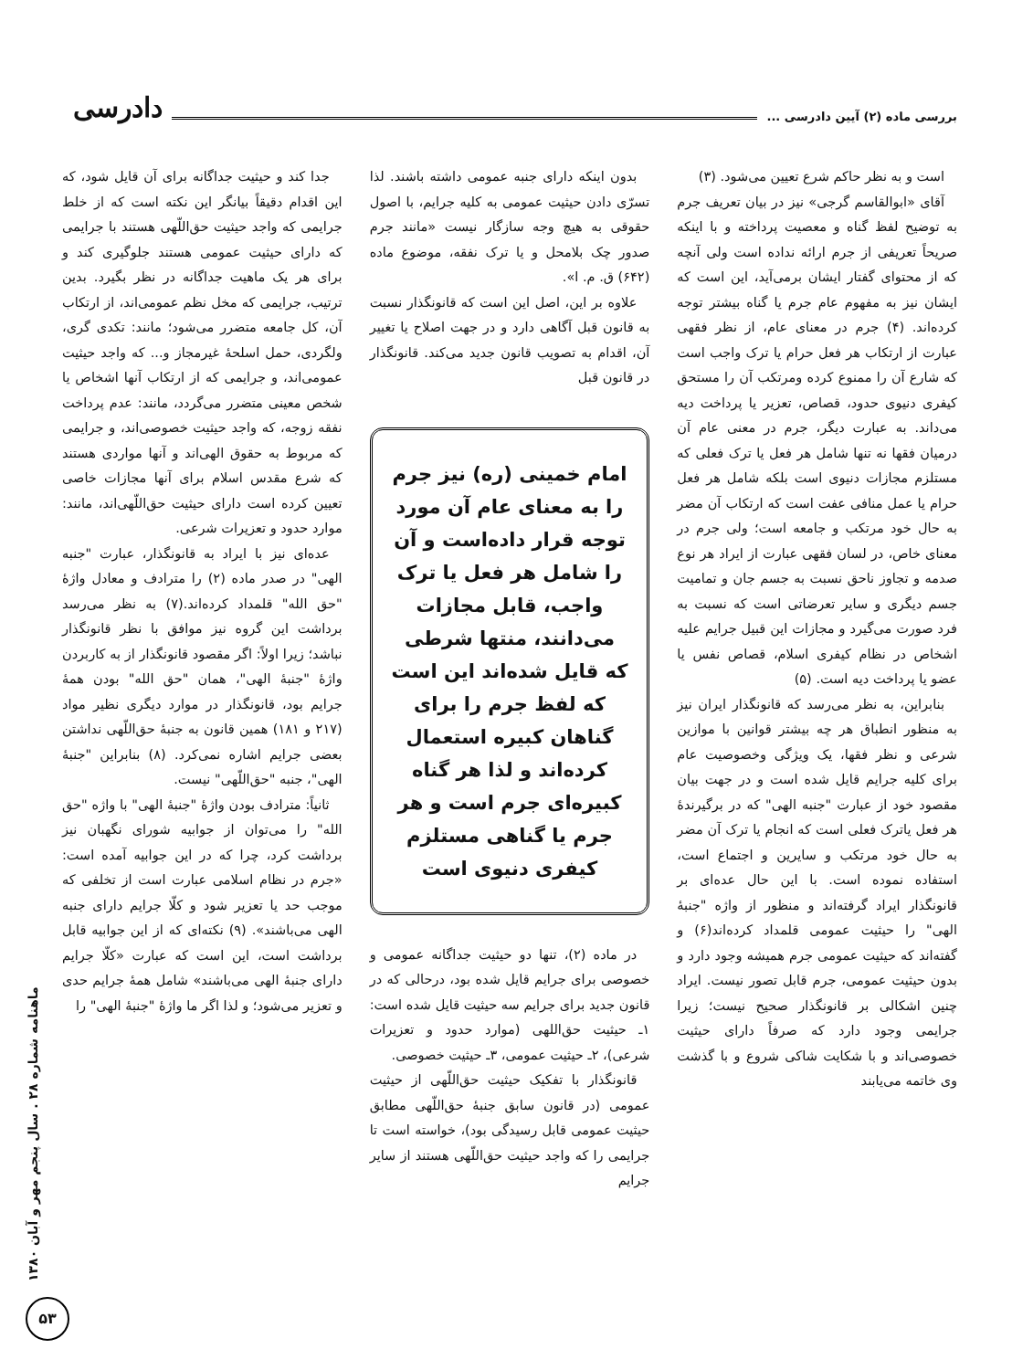بررسی ماده (۲) آیین دادرسی ... دادرسی
است و به نظر حاکم شرع تعیین می‌شود. (۳)
آقای «ابوالقاسم گرجی» نیز در بیان تعریف جرم به توضیح لفظ گناه و معصیت پرداخته و با اینکه صریحاً تعریفی از جرم ارائه نداده است ولی آنچه که از محتوای گفتار ایشان برمی‌آید، این است که ایشان نیز به مفهوم عام جرم یا گناه بیشتر توجه کرده‌اند. (۴) جرم در معنای عام، از نظر فقهی عبارت از ارتکاب هر فعل حرام یا ترک واجب است که شارع آن را ممنوع کرده ومرتکب آن را مستحق کیفری دنیوی حدود، قصاص، تعزیر یا پرداخت دیه می‌داند. به عبارت دیگر، جرم در معنی عام آن درمیان فقها نه تنها شامل هر فعل یا ترک فعلی که مستلزم مجازات دنیوی است بلکه شامل هر فعل حرام یا عمل منافی عفت است که ارتکاب آن مضر به حال خود مرتکب و جامعه است؛ ولی جرم در معنای خاص، در لسان فقهی عبارت از ایراد هر نوع صدمه و تجاوز ناحق نسبت به جسم جان و تمامیت جسم دیگری و سایر تعرضاتی است که نسبت به فرد صورت می‌گیرد و مجازات این قبیل جرایم علیه اشخاص در نظام کیفری اسلام، قصاص نفس یا عضو یا پرداخت دیه است. (۵)
بنابراین، به نظر می‌رسد که قانونگذار ایران نیز به منظور انطباق هر چه بیشتر قوانین با موازین شرعی و نظر فقها، یک ویژگی وخصوصیت عام برای کلیه جرایم قایل شده است و در جهت بیان مقصود خود از عبارت "جنبه الهی" که در برگیرندهٔ هر فعل یاترک فعلی است که انجام یا ترک آن مضر به حال خود مرتکب و سایرین و اجتماع است، استفاده نموده است. با این حال عده‌ای بر قانونگذار ایراد گرفته‌اند و منظور از واژه "جنبهٔ الهی" را حیثیت عمومی قلمداد کرده‌اند(۶) و گفته‌اند که حیثیت عمومی جرم همیشه وجود دارد و بدون حیثیت عمومی، جرم قابل تصور نیست. ایراد چنین اشکالی بر قانونگذار صحیح نیست؛ زیرا جرایمی وجود دارد که صرفاً دارای حیثیت خصوصی‌اند و با شکایت شاکی شروع و با گذشت وی خاتمه می‌یابند
بدون اینکه دارای جنبه عمومی داشته باشند. لذا تسرّی دادن حیثیت عمومی به کلیه جرایم، با اصول حقوقی به هیچ وجه سازگار نیست «مانند جرم صدور چک بلامحل و یا ترک نفقه، موضوع ماده (۶۴۲) ق. م. ا».
علاوه بر این، اصل این است که قانونگذار نسبت به قانون قبل آگاهی دارد و در جهت اصلاح یا تغییر آن، اقدام به تصویب قانون جدید می‌کند. قانونگذار در قانون قبل
امام خمینی (ره) نیز جرم را به معنای عام آن مورد توجه قرار داده‌است و آن را شامل هر فعل یا ترک واجب، قابل مجازات می‌دانند، منتها شرطی که قایل شده‌اند این است که لفظ جرم را برای گناهان کبیره استعمال کرده‌اند و لذا هر گناه کبیره‌ای جرم است و هر جرم یا گناهی مستلزم کیفری دنیوی است
در ماده (۲)، تنها دو حیثیت جداگانه عمومی و خصوصی برای جرایم قایل شده بود، درحالی که در قانون جدید برای جرایم سه حیثیت قایل شده است: ۱ـ حیثیت حق‌اللهی (موارد حدود و تعزیرات شرعی)، ۲ـ حیثیت عمومی، ۳ـ حیثیت خصوصی.
قانونگذار با تفکیک حیثیت حق‌اللّهی از حیثیت عمومی (در قانون سابق جنبهٔ حق‌اللّهی مطابق حیثیت عمومی قابل رسیدگی بود)، خواسته است تا جرایمی را که واجد حیثیت حق‌اللّهی هستند از سایر جرایم
جدا کند و حیثیت جداگانه برای آن قایل شود، که این اقدام دقیقاً بیانگر این نکته است که از خلط جرایمی که واجد حیثیت حق‌اللّهی هستند با جرایمی که دارای حیثیت عمومی هستند جلوگیری کند و برای هر یک ماهیت جداگانه در نظر بگیرد. بدین ترتیب، جرایمی که مخل نظم عمومی‌اند، از ارتکاب آن، کل جامعه متضرر می‌شود؛ مانند: تکدی گری، ولگردی، حمل اسلحهٔ غیرمجاز و... که واجد حیثیت عمومی‌اند، و جرایمی که از ارتکاب آنها اشخاص یا شخص معینی متضرر می‌گردد، مانند: عدم پرداخت نفقه زوجه، که واجد حیثیت خصوصی‌اند، و جرایمی که مربوط به حقوق الهی‌اند و آنها مواردی هستند که شرع مقدس اسلام برای آنها مجازات خاصی تعیین کرده است دارای حیثیت حق‌اللّهی‌اند، مانند: موارد حدود و تعزیرات شرعی.
عده‌ای نیز با ایراد به قانونگذار، عبارت "جنبه الهی" در صدر ماده (۲) را مترادف و معادل واژهٔ "حق الله" قلمداد کرده‌اند.(۷) به نظر می‌رسد برداشت این گروه نیز موافق با نظر قانونگذار نباشد؛ زیرا اولاً: اگر مقصود قانونگذار از به کاربردن واژهٔ "جنبهٔ الهی"، همان "حق الله" بودن همهٔ جرایم بود، قانونگذار در موارد دیگری نظیر مواد (۲۱۷ و ۱۸۱) همین قانون به جنبهٔ حق‌اللّهی نداشتن بعضی جرایم اشاره نمی‌کرد. (۸) بنابراین "جنبهٔ الهی"، جنبه "حق‌اللّهی" نیست.
ثانیاً: مترادف بودن واژهٔ "جنبهٔ الهی" با واژه "حق الله" را می‌توان از جوابیه شورای نگهبان نیز برداشت کرد، چرا که در این جوابیه آمده است: «جرم در نظام اسلامی عبارت است از تخلفی که موجب حد یا تعزیر شود و کلّا جرایم دارای جنبه الهی می‌باشند». (۹) نکته‌ای که از این جوابیه قابل برداشت است، این است که عبارت «کلّا جرایم دارای جنبهٔ الهی می‌باشند» شامل همهٔ جرایم حدی و تعزیر می‌شود؛ و لذا اگر ما واژهٔ "جنبهٔ الهی" را
ماهنامه شماره ۲۸ . سال پنجم مهر و آبان ۱۳۸۰
۵۳